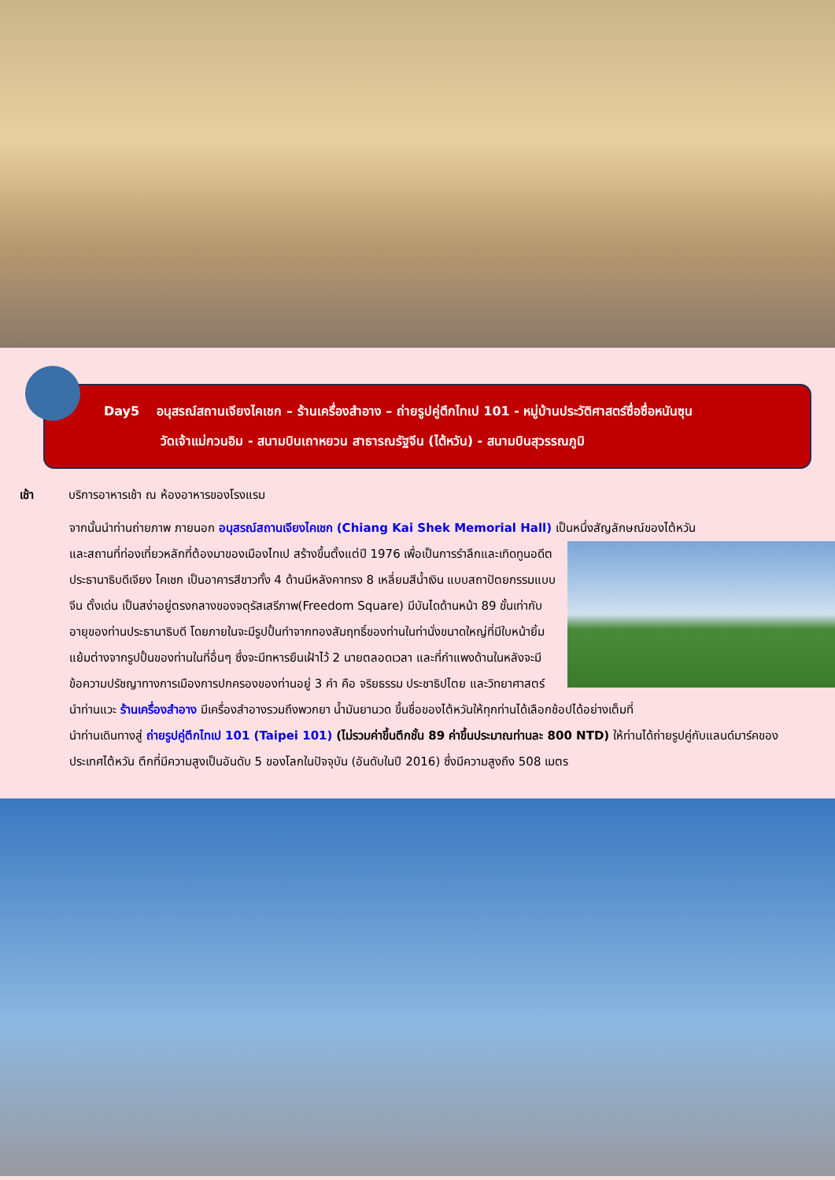Day5 อนุสรณ์สถานเจียงไคเชก – ร้านเครื่องสำอาง – ถ่ายรูปคู่ตึกไทเป 101 - หมู่บ้านประวัติศาสตร์ซื่อซื่อหนันซุน
วัดเจ้าแม่กวนอิม - สนามบินเถาหยวน สาธารณรัฐจีน (ไต้หวัน) - สนามบินสุวรรณภูมิ
เช้า บริการอาหารเช้า ณ ห้องอาหารของโรงแรม
จากนั้นนำท่านถ่ายภาพ ภายนอก อนุสรณ์สถานเจียงไคเชก (Chiang Kai Shek Memorial Hall) เป็นหนึ่งสัญลักษณ์ของไต้หวัน
และสถานที่ท่องเที่ยวหลักที่ต้องมาของเมืองไทเป สร้างขึ้นตั้งแต่ปี 1976 เพื่อเป็นการรำลึกและเทิดทูนอดีตประธานาธิบดีเจียง ไคเชก เป็นอาคารสีขาวทั้ง 4 ด้านมีหลังคาทรง 8 เหลี่ยมสีน้ำเงิน แบบสถาปัตยกรรมแบบจีน ตั้งเด่น เป็นสง่าอยู่ตรงกลางของจตุรัสเสรีภาพ(Freedom Square) มีบันไดด้านหน้า 89 ขั้นเท่ากับอายุของท่านประธานาธิบดี โดยภายในจะมีรูปปั้นทำจากทองสัมฤทธิ์ของท่านในท่านั่งขนาดใหญ่ที่มีใบหน้ายิ้มแย้มต่างจากรูปปั้นของท่านในที่อื่นๆ ซึ่งจะมีทหารยืนเฝ้าไว้ 2 นายตลอดเวลา และที่กำแพงด้านในหลังจะมีข้อความปรัชญาทางการเมืองการปกครองของท่านอยู่ 3 คำ คือ จริยธรรม ประชาธิปไตย และวิทยาศาสตร์
นำท่านแวะ ร้านเครื่องสำอาง มีเครื่องสำอางรวมถึงพวกยา น้ำมันยานวด ขึ้นชื่อของไต้หวันให้ทุกท่านได้เลือกช้อปได้อย่างเต็มที่
นำท่านเดินทางสู่ ถ่ายรูปคู่ตึกไทเป 101 (Taipei 101) (ไม่รวมค่าขึ้นตึกชั้น 89 ค่าขึ้นประมาณท่านละ 800 NTD) ให้ท่านได้ถ่ายรูปคู่กับแลนด์มาร์คของประเทศไต้หวัน ตึกที่มีความสูงเป็นอันดับ 5 ของโลกในปัจจุบัน (อันดับในปี 2016) ซึ่งมีความสูงถึง 508 เมตร